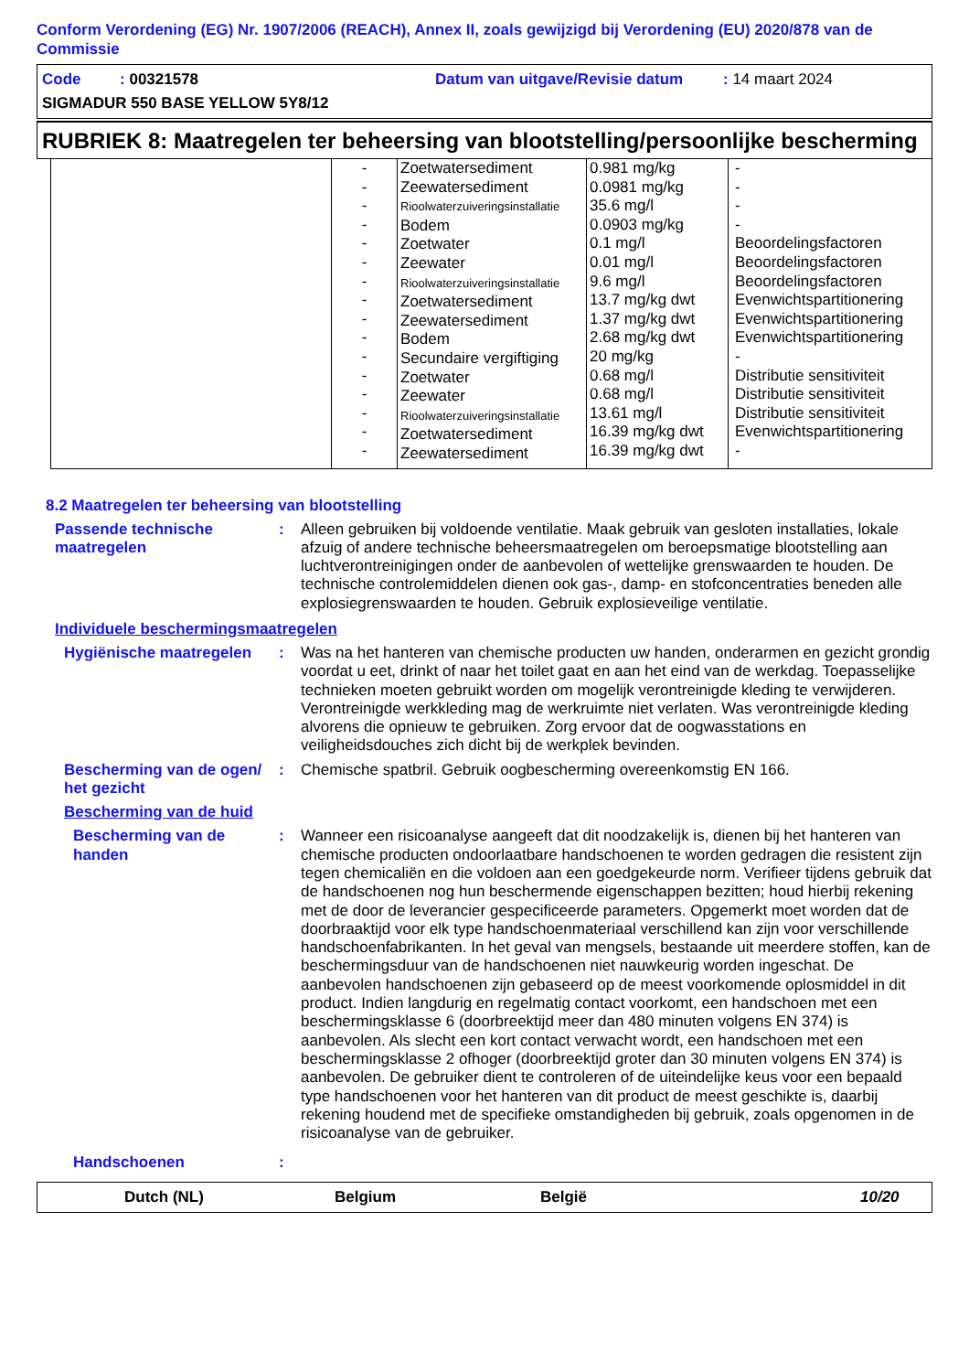Conform Verordening (EG) Nr. 1907/2006 (REACH), Annex II, zoals gewijzigd bij Verordening (EU) 2020/878 van de Commissie
Code : 00321578 Datum van uitgave/Revisie datum: 14 maart 2024
SIGMADUR 550 BASE YELLOW 5Y8/12
RUBRIEK 8: Maatregelen ter beheersing van blootstelling/persoonlijke bescherming
| | - - - - - - - - - - - - - - - - | Zoetwatersediment Zeewatersediment Rioolwaterzuiveringsinstallatie Bodem Zoetwater Zeewater Rioolwaterzuiveringsinstallatie Zoetwatersediment Zeewatersediment Bodem Secundaire vergiftiging Zoetwater Zeewater Rioolwaterzuiveringsinstallatie Zoetwatersediment Zeewatersediment | 0.981 mg/kg 0.0981 mg/kg 35.6 mg/l 0.0903 mg/kg 0.1 mg/l 0.01 mg/l 9.6 mg/l 13.7 mg/kg dwt 1.37 mg/kg dwt 2.68 mg/kg dwt 20 mg/kg 0.68 mg/l 0.68 mg/l 13.61 mg/l 16.39 mg/kg dwt 16.39 mg/kg dwt | - - - - Beoordelingsfactoren Beoordelingsfactoren Beoordelingsfactoren Evenwichtspartitionering Evenwichtspartitionering Evenwichtspartitionering - Distributie sensitiviteit Distributie sensitiviteit Distributie sensitiviteit Evenwichtspartitionering - |
8.2 Maatregelen ter beheersing van blootstelling
Passende technische maatregelen
:
Alleen gebruiken bij voldoende ventilatie. Maak gebruik van gesloten installaties, lokale afzuig of andere technische beheersmaatregelen om beroepsmatige blootstelling aan luchtverontreinigingen onder de aanbevolen of wettelijke grenswaarden te houden. De technische controlemiddelen dienen ook gas-, damp- en stofconcentraties beneden alle explosiegrenswaarden te houden. Gebruik explosieveilige ventilatie.
Individuele beschermingsmaatregelen
Hygiënische maatregelen :
Was na het hanteren van chemische producten uw handen, onderarmen en gezicht grondig voordat u eet, drinkt of naar het toilet gaat en aan het eind van de werkdag. Toepasselijke technieken moeten gebruikt worden om mogelijk verontreinigde kleding te verwijderen. Verontreinigde werkkleding mag de werkruimte niet verlaten. Was verontreinigde kleding alvorens die opnieuw te gebruiken. Zorg ervoor dat de oogwasstations en veiligheidsdouches zich dicht bij de werkplek bevinden.
Bescherming van de ogen/ het gezicht
:
Chemische spatbril. Gebruik oogbescherming overeenkomstig EN 166.
Bescherming van de huid
Bescherming van de handen
:
Wanneer een risicoanalyse aangeeft dat dit noodzakelijk is, dienen bij het hanteren van chemische producten ondoorlaatbare handschoenen te worden gedragen die resistent zijn tegen chemicaliën en die voldoen aan een goedgekeurde norm. Verifieer tijdens gebruik dat de handschoenen nog hun beschermende eigenschappen bezitten; houd hierbij rekening met de door de leverancier gespecificeerde parameters. Opgemerkt moet worden dat de doorbraaktijd voor elk type handschoenmateriaal verschillend kan zijn voor verschillende handschoenfabrikanten. In het geval van mengsels, bestaande uit meerdere stoffen, kan de beschermingsduur van de handschoenen niet nauwkeurig worden ingeschat. De aanbevolen handschoenen zijn gebaseerd op de meest voorkomende oplosmiddel in dit product. Indien langdurig en regelmatig contact voorkomt, een handschoen met een beschermingsklasse 6 (doorbreektijd meer dan 480 minuten volgens EN 374) is aanbevolen. Als slecht een kort contact verwacht wordt, een handschoen met een beschermingsklasse 2 ofhoger (doorbreektijd groter dan 30 minuten volgens EN 374) is aanbevolen. De gebruiker dient te controleren of de uiteindelijke keus voor een bepaald type handschoenen voor het hanteren van dit product de meest geschikte is, daarbij rekening houdend met de specifieke omstandigheden bij gebruik, zoals opgenomen in de risicoanalyse van de gebruiker.
Handschoenen :
Dutch (NL) Belgium België 10/20